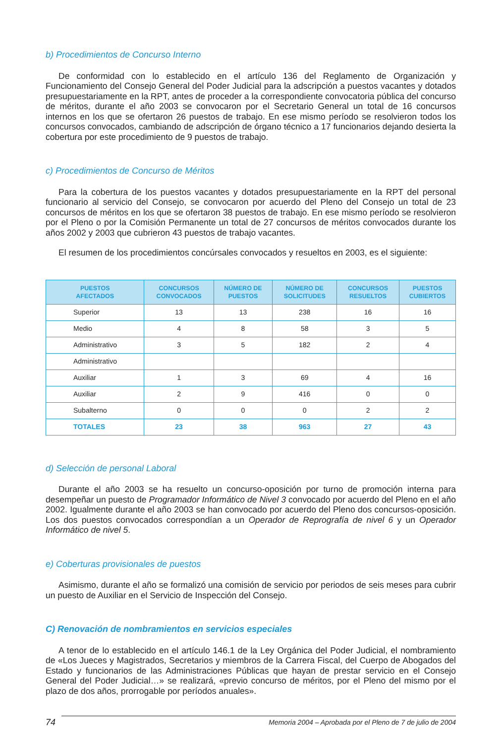b) Procedimientos de Concurso Interno
De conformidad con lo establecido en el artículo 136 del Reglamento de Organización y Funcionamiento del Consejo General del Poder Judicial para la adscripción a puestos vacantes y dotados presupuestariamente en la RPT, antes de proceder a la correspondiente convocatoria pública del concurso de méritos, durante el año 2003 se convocaron por el Secretario General un total de 16 concursos internos en los que se ofertaron 26 puestos de trabajo. En ese mismo período se resolvieron todos los concursos convocados, cambiando de adscripción de órgano técnico a 17 funcionarios dejando desierta la cobertura por este procedimiento de 9 puestos de trabajo.
c) Procedimientos de Concurso de Méritos
Para la cobertura de los puestos vacantes y dotados presupuestariamente en la RPT del personal funcionario al servicio del Consejo, se convocaron por acuerdo del Pleno del Consejo un total de 23 concursos de méritos en los que se ofertaron 38 puestos de trabajo. En ese mismo período se resolvieron por el Pleno o por la Comisión Permanente un total de 27 concursos de méritos convocados durante los años 2002 y 2003 que cubrieron 43 puestos de trabajo vacantes.
El resumen de los procedimientos concúrsales convocados y resueltos en 2003, es el siguiente:
| PUESTOS AFECTADOS | CONCURSOS CONVOCADOS | NÚMERO DE PUESTOS | NÚMERO DE SOLICITUDES | CONCURSOS RESUELTOS | PUESTOS CUBIERTOS |
| --- | --- | --- | --- | --- | --- |
| Superior | 13 | 13 | 238 | 16 | 16 |
| Medio | 4 | 8 | 58 | 3 | 5 |
| Administrativo | 3 | 5 | 182 | 2 | 4 |
| Administrativo | | | | | |
| Auxiliar | 1 | 3 | 69 | 4 | 16 |
| Auxiliar | 2 | 9 | 416 | 0 | 0 |
| Subalterno | 0 | 0 | 0 | 2 | 2 |
| TOTALES | 23 | 38 | 963 | 27 | 43 |
d) Selección de personal Laboral
Durante el año 2003 se ha resuelto un concurso-oposición por turno de promoción interna para desempeñar un puesto de Programador Informático de Nivel 3 convocado por acuerdo del Pleno en el año 2002. Igualmente durante el año 2003 se han convocado por acuerdo del Pleno dos concursos-oposición. Los dos puestos convocados correspondían a un Operador de Reprografía de nivel 6 y un Operador Informático de nivel 5.
e) Coberturas provisionales de puestos
Asimismo, durante el año se formalizó una comisión de servicio por periodos de seis meses para cubrir un puesto de Auxiliar en el Servicio de Inspección del Consejo.
C) Renovación de nombramientos en servicios especiales
A tenor de lo establecido en el artículo 146.1 de la Ley Orgánica del Poder Judicial, el nombramiento de «Los Jueces y Magistrados, Secretarios y miembros de la Carrera Fiscal, del Cuerpo de Abogados del Estado y funcionarios de las Administraciones Públicas que hayan de prestar servicio en el Consejo General del Poder Judicial…» se realizará, «previo concurso de méritos, por el Pleno del mismo por el plazo de dos años, prorrogable por períodos anuales».
74 Memoria 2004 – Aprobada por el Pleno de 7 de julio de 2004